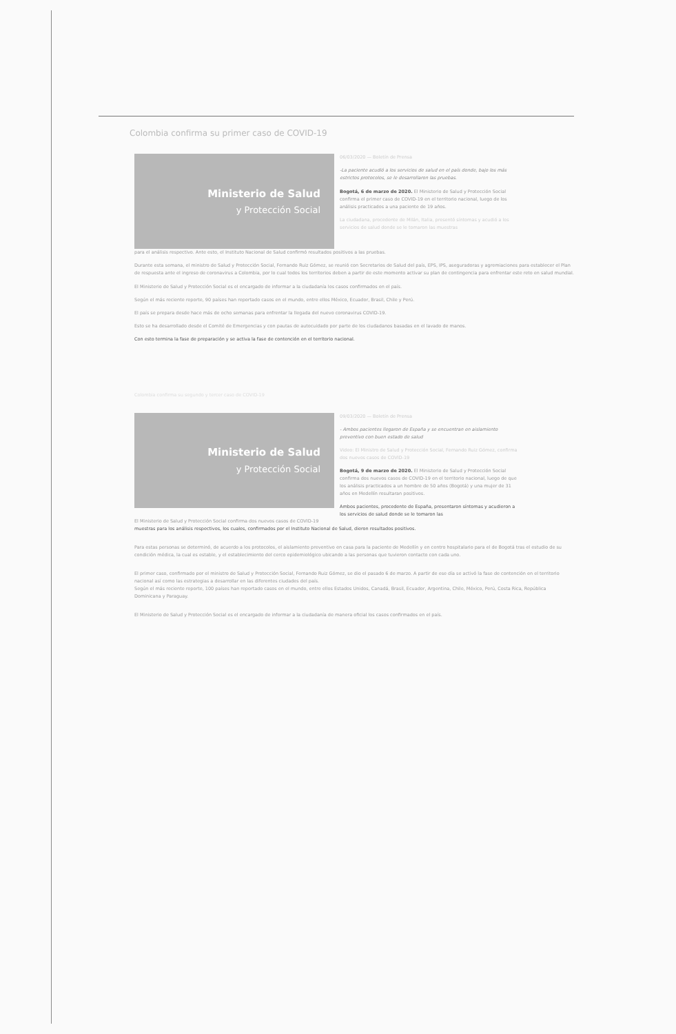Colombia confirma su primer caso de COVID-19
Ministerio de Salud
y Protección Social
06/03/2020 — Boletín de Prensa
-La paciente acudió a los servicios de salud en el país donde, bajo los más estrictos protocolos, se le desarrollaron las pruebas.
Bogotá, 6 de marzo de 2020. El Ministerio de Salud y Protección Social confirma el primer caso de COVID-19 en el territorio nacional, luego de los análisis practicados a una paciente de 19 años.
La ciudadana, procedente de Milán, Italia, presentó síntomas y acudió a los servicios de salud donde se le tomaron las muestras
para el análisis respectivo. Ante esto, el Instituto Nacional de Salud confirmó resultados positivos a las pruebas.
Durante esta semana, el ministro de Salud y Protección Social, Fernando Ruiz Gómez, se reunió con Secretarios de Salud del país, EPS, IPS, aseguradoras y agremiaciones para establecer el Plan de respuesta ante el ingreso de coronavirus a Colombia, por lo cual todos los territorios deben a partir de este momento activar su plan de contingencia para enfrentar este reto en salud mundial.
El Ministerio de Salud y Protección Social es el encargado de informar a la ciudadanía los casos confirmados en el país.
Según el más reciente reporte, 90 países han reportado casos en el mundo, entre ellos México, Ecuador, Brasil, Chile y Perú.
El país se prepara desde hace más de ocho semanas para enfrentar la llegada del nuevo coronavirus COVID-19.
Esto se ha desarrollado desde el Comité de Emergencias y con pautas de autocuidado por parte de los ciudadanos basadas en el lavado de manos.
Con esto termina la fase de preparación y se activa la fase de contención en el territorio nacional.
Colombia confirma su segundo y tercer caso de COVID-19
Ministerio de Salud
y Protección Social
El Ministerio de Salud y Protección Social confirma dos nuevos casos de COVID-19
09/03/2020 — Boletín de Prensa
- Ambos pacientes llegaron de España y se encuentran en aislamiento preventivo con buen estado de salud
Video: El Ministro de Salud y Protección Social, Fernando Ruiz Gómez, confirma dos nuevos casos de COVID-19
Bogotá, 9 de marzo de 2020. El Ministerio de Salud y Protección Social confirma dos nuevos casos de COVID-19 en el territorio nacional, luego de que los análisis practicados a un hombre de 50 años (Bogotá) y una mujer de 31 años en Medellín resultaran positivos.
Ambos pacientes, procedente de España, presentaron síntomas y acudieron a los servicios de salud donde se le tomaron las
muestras para los análisis respectivos, los cuales, confirmados por el Instituto Nacional de Salud, dieron resultados positivos.
Para estas personas se determinó, de acuerdo a los protocolos, el aislamiento preventivo en casa para la paciente de Medellín y en centro hospitalario para el de Bogotá tras el estudio de su condición médica, la cual es estable, y el establecimiento del cerco epidemiológico ubicando a las personas que tuvieron contacto con cada uno.
El primer caso, confirmado por el ministro de Salud y Protección Social, Fernando Ruiz Gómez, se dio el pasado 6 de marzo. A partir de ese día se activó la fase de contención en el territorio nacional así como las estrategias a desarrollar en las diferentes ciudades del país.
Según el más reciente reporte, 100 países han reportado casos en el mundo, entre ellos Estados Unidos, Canadá, Brasil, Ecuador, Argentina, Chile, México, Perú, Costa Rica, República Dominicana y Paraguay.
El Ministerio de Salud y Protección Social es el encargado de informar a la ciudadanía de manera oficial los casos confirmados en el país.